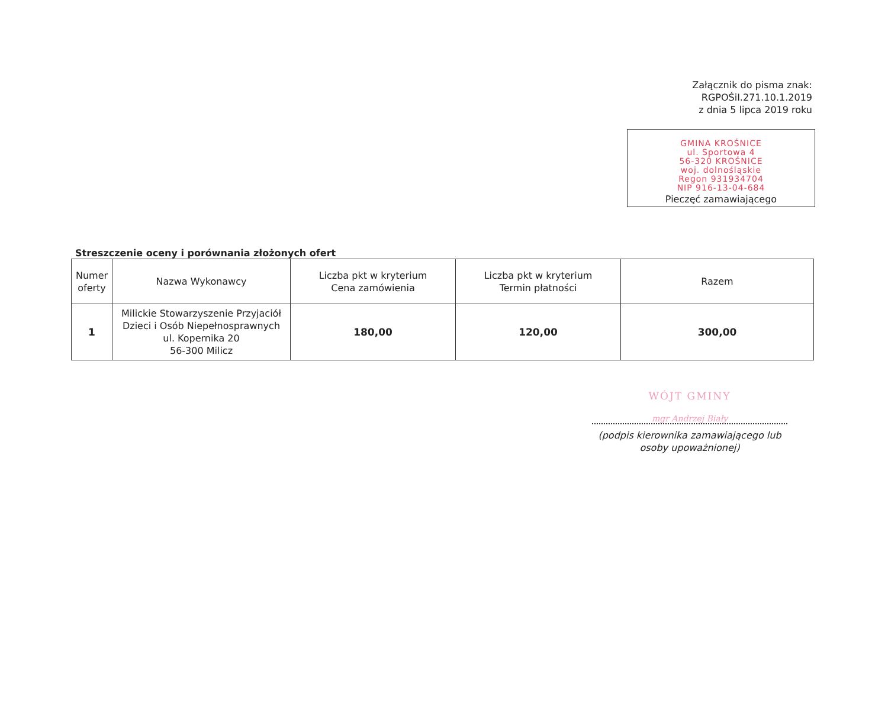Załącznik do pisma znak:
RGPOŚiI.271.10.1.2019
z dnia 5 lipca 2019 roku
GMINA KROŚNICE
ul. Sportowa 4
56-320 KROŚNICE
woj. dolnośląskie
Regon 931934704
NIP 916-13-04-684
Pieczęć zamawiającego
Streszczenie oceny i porównania złożonych ofert
| Numer oferty | Nazwa Wykonawcy | Liczba pkt w kryterium Cena zamówienia | Liczba pkt w kryterium Termin płatności | Razem |
| --- | --- | --- | --- | --- |
| 1 | Milickie Stowarzyszenie Przyjaciół Dzieci i Osób Niepełnosprawnych ul. Kopernika 20 56-300 Milicz | 180,00 | 120,00 | 300,00 |
WÓJT GMINY
mgr Andrzej Biały
(podpis kierownika zamawiającego lub osoby upoważnionej)